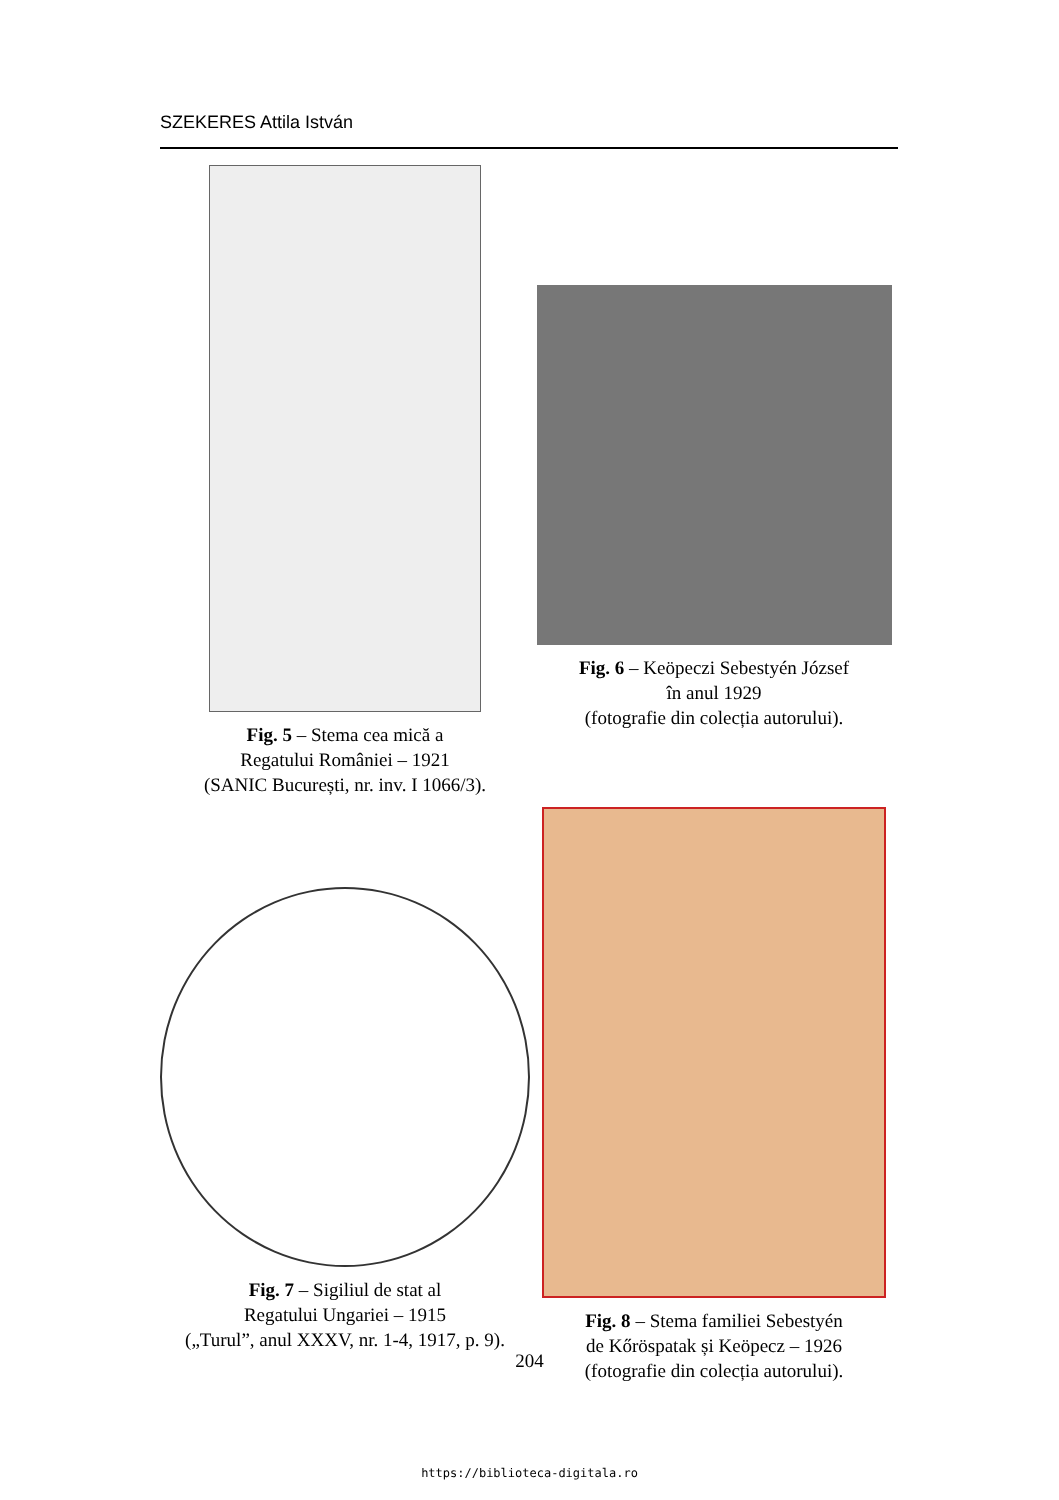SZEKERES Attila István
Fig. 5 – Stema cea mică a
Regatului României – 1921
(SANIC București, nr. inv. I 1066/3).
Fig. 6 – Keöpeczi Sebestyén József
în anul 1929
(fotografie din colecția autorului).
Fig. 7 – Sigiliul de stat al
Regatului Ungariei – 1915
(„Turul”, anul XXXV, nr. 1-4, 1917, p. 9).
Fig. 8 – Stema familiei Sebestyén
de Kőröspatak și Keöpecz – 1926
(fotografie din colecția autorului).
204
https://biblioteca-digitala.ro